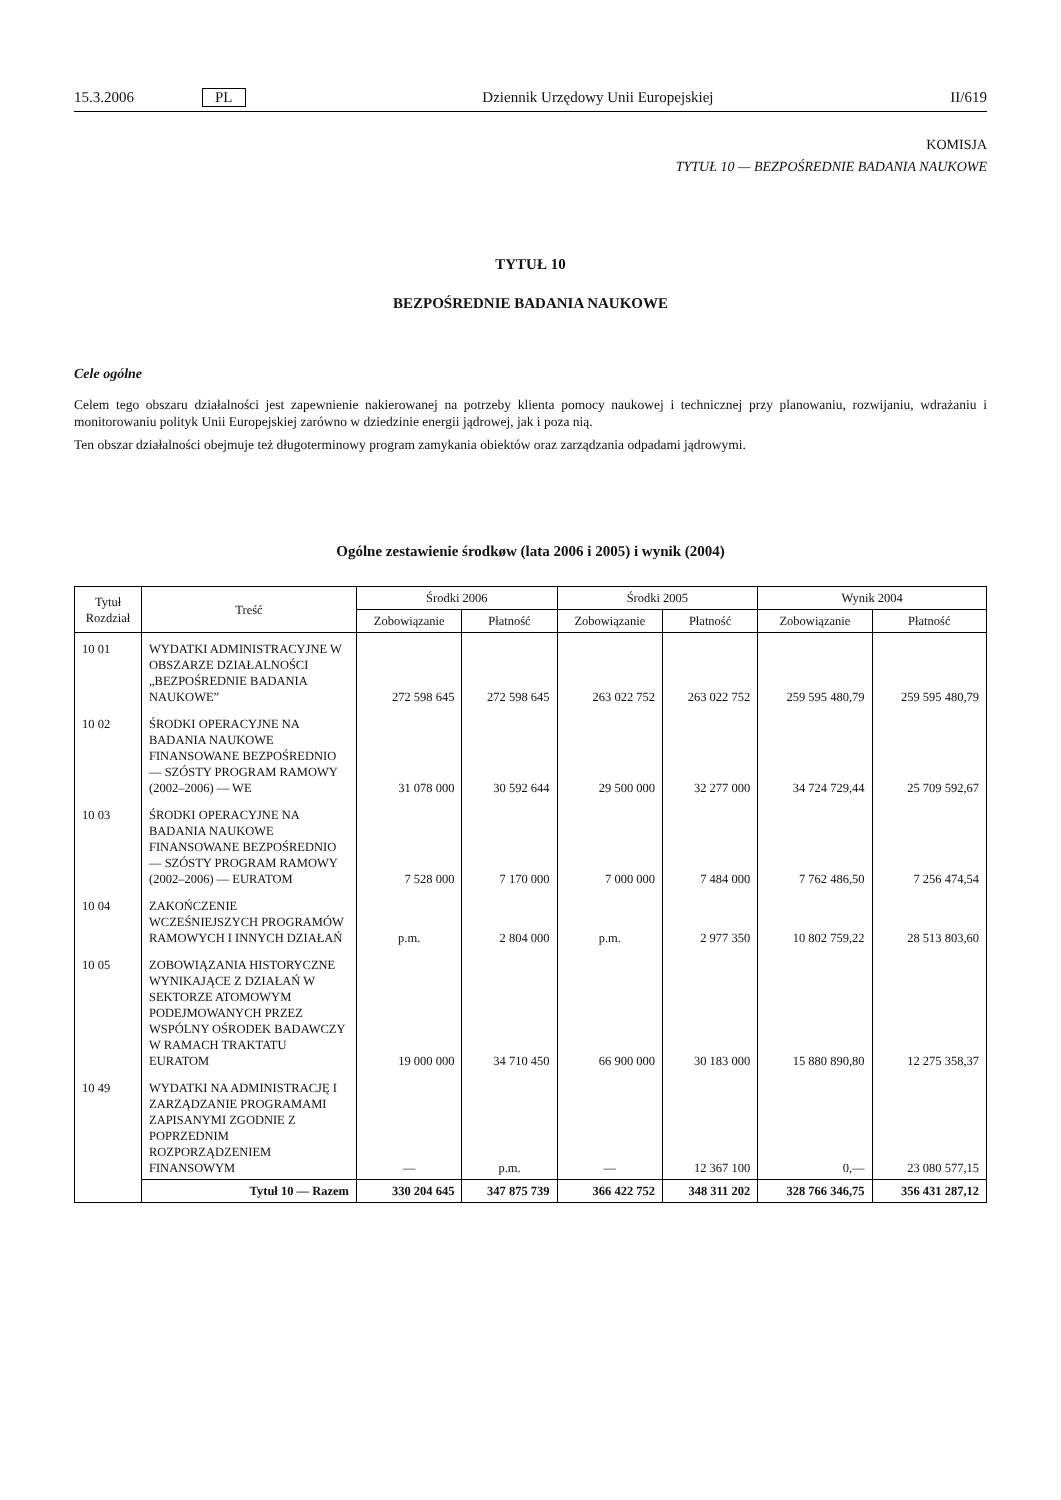15.3.2006 PL Dziennik Urzędowy Unii Europejskiej II/619
KOMISJA
TYTUŁ 10 — BEZPOŚREDNIE BADANIA NAUKOWE
TYTUŁ 10
BEZPOŚREDNIE BADANIA NAUKOWE
Cele ogólne
Celem tego obszaru działalności jest zapewnienie nakierowanej na potrzeby klienta pomocy naukowej i technicznej przy planowaniu, rozwijaniu, wdrażaniu i monitorowaniu polityk Unii Europejskiej zarówno w dziedzinie energii jądrowej, jak i poza nią.
Ten obszar działalności obejmuje też długoterminowy program zamykania obiektów oraz zarządzania odpadami jądrowymi.
Ogólne zestawienie środkøw (lata 2006 i 2005) i wynik (2004)
| Tytuł Rozdział | Treść | Środki 2006 | | Środki 2005 | | Wynik 2004 | |
| --- | --- | --- | --- | --- | --- | --- | --- |
| | | Zobowiązanie | Płatność | Zobowiązanie | Płatność | Zobowiązanie | Płatność |
| 10 01 | WYDATKI ADMINISTRACYJNE W OBSZARZE DZIAŁALNOŚCI „BEZPOŚREDNIE BADANIA NAUKOWE” | 272 598 645 | 272 598 645 | 263 022 752 | 263 022 752 | 259 595 480,79 | 259 595 480,79 |
| 10 02 | ŚRODKI OPERACYJNE NA BADANIA NAUKOWE FINANSOWANE BEZPOŚREDNIO — SZÓSTY PROGRAM RAMOWY (2002–2006) — WE | 31 078 000 | 30 592 644 | 29 500 000 | 32 277 000 | 34 724 729,44 | 25 709 592,67 |
| 10 03 | ŚRODKI OPERACYJNE NA BADANIA NAUKOWE FINANSOWANE BEZPOŚREDNIO — SZÓSTY PROGRAM RAMOWY (2002–2006) — EURATOM | 7 528 000 | 7 170 000 | 7 000 000 | 7 484 000 | 7 762 486,50 | 7 256 474,54 |
| 10 04 | ZAKOŃCZENIE WCZEŚNIEJSZYCH PROGRAMÓW RAMOWYCH I INNYCH DZIAŁAŃ | p.m. | 2 804 000 | p.m. | 2 977 350 | 10 802 759,22 | 28 513 803,60 |
| 10 05 | ZOBOWIĄZANIA HISTORYCZNE WYNIKAJĄCE Z DZIAŁAŃ W SEKTORZE ATOMOWYM PODEJMOWANYCH PRZEZ WSPÓLNY OŚRODEK BADAWCZY W RAMACH TRAKTATU EURATOM | 19 000 000 | 34 710 450 | 66 900 000 | 30 183 000 | 15 880 890,80 | 12 275 358,37 |
| 10 49 | WYDATKI NA ADMINISTRACJĘ I ZARZĄDZANIE PROGRAMAMI ZAPISANYMI ZGODNIE Z POPRZEDNIM ROZPORZĄDZENIEM FINANSOWYM | — | p.m. | — | 12 367 100 | 0,— | 23 080 577,15 |
| | Tytuł 10 — Razem | 330 204 645 | 347 875 739 | 366 422 752 | 348 311 202 | 328 766 346,75 | 356 431 287,12 |